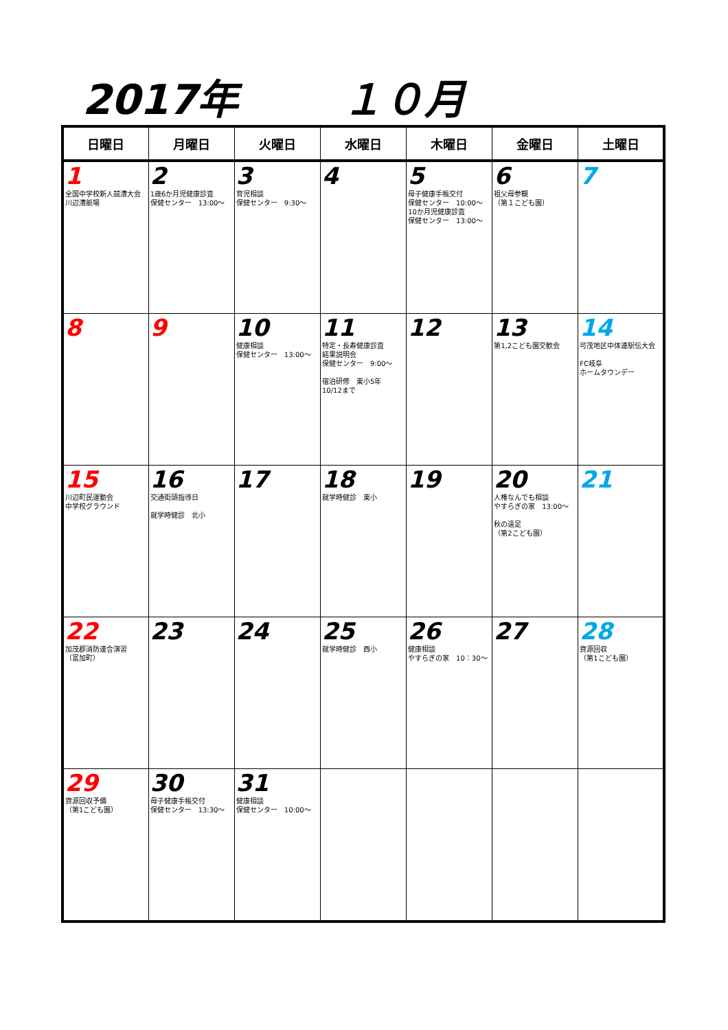2017年 １０月
| 日曜日 | 月曜日 | 火曜日 | 水曜日 | 木曜日 | 金曜日 | 土曜日 |
| --- | --- | --- | --- | --- | --- | --- |
| 1 全国中学校新人競漕大会 川辺漕艇場 | 2 1歳6か月児健康診査 保健センター 13:00～ | 3 育児相談 保健センター 9:30～ | 4 | 5 母子健康手帳交付 保健センター 10:00～ 10か月児健康診査 保健センター 13:00～ | 6 祖父母参観 （第１こども園） | 7 |
| 8 | 9 | 10 健康相談 保健センター 13:00～ | 11 特定・長寿健康診査 結果説明会 保健センター 9:00～ 宿泊研修 東小5年 10/12まで | 12 | 13 第1,2こども園交歓会 | 14 可茂地区中体連駅伝大会 FC岐阜 ホームタウンデー |
| 15 川辺町民運動会 中学校グラウンド | 16 交通街頭指導日 就学時健診 北小 | 17 | 18 就学時健診 東小 | 19 | 20 人権なんでも相談 やすらぎの家 13:00～ 秋の遠足 （第2こども園） | 21 |
| 22 加茂郡消防連合演習 （富加町） | 23 | 24 | 25 就学時健診 西小 | 26 健康相談 やすらぎの家 10：30～ | 27 | 28 資源回収 （第1こども園） |
| 29 資源回収予備 （第1こども園） | 30 母子健康手帳交付 保健センター 13:30～ | 31 健康相談 保健センター 10:00～ | | | | |